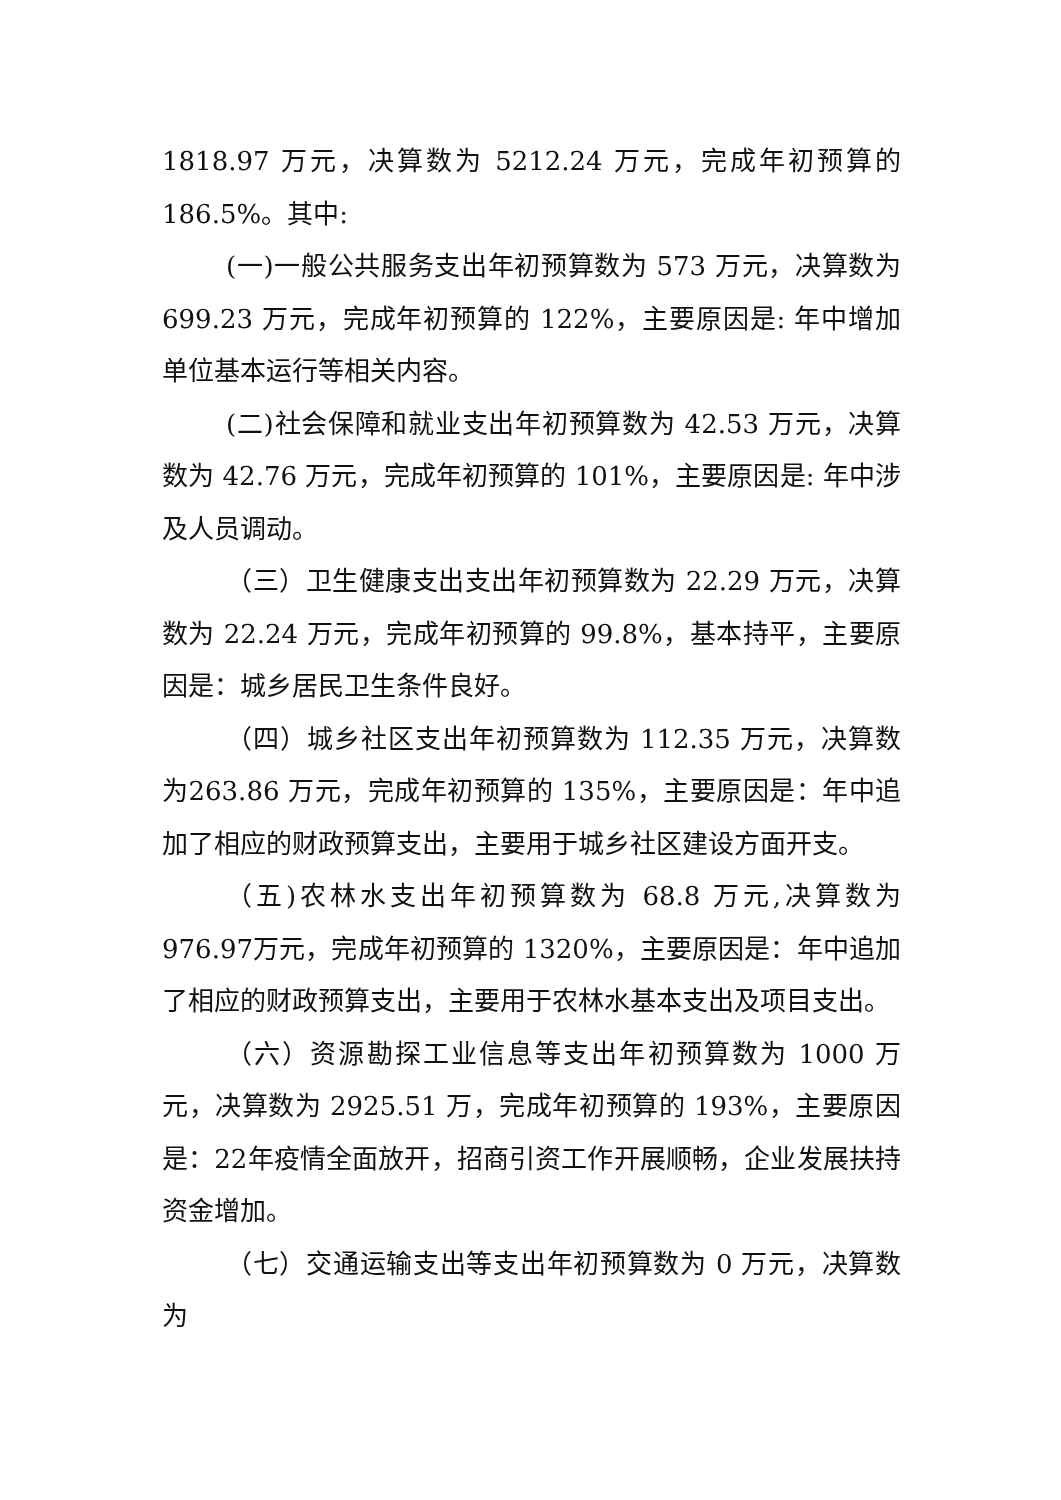1818.97 万元，决算数为 5212.24 万元，完成年初预算的186.5%。其中:
(一)一般公共服务支出年初预算数为 573 万元，决算数为 699.23 万元，完成年初预算的 122%，主要原因是: 年中增加单位基本运行等相关内容。
(二)社会保障和就业支出年初预算数为 42.53 万元，决算数为 42.76 万元，完成年初预算的 101%，主要原因是: 年中涉及人员调动。
（三）卫生健康支出支出年初预算数为 22.29 万元，决算数为 22.24 万元，完成年初预算的 99.8%，基本持平，主要原因是：城乡居民卫生条件良好。
（四）城乡社区支出年初预算数为 112.35 万元，决算数为263.86 万元，完成年初预算的 135%，主要原因是：年中追加了相应的财政预算支出，主要用于城乡社区建设方面开支。
（五)农林水支出年初预算数为 68.8 万元,决算数为 976.97万元，完成年初预算的 1320%，主要原因是：年中追加了相应的财政预算支出，主要用于农林水基本支出及项目支出。
（六）资源勘探工业信息等支出年初预算数为 1000 万元，决算数为 2925.51 万，完成年初预算的 193%，主要原因是：22年疫情全面放开，招商引资工作开展顺畅，企业发展扶持资金增加。
（七）交通运输支出等支出年初预算数为 0 万元，决算数为